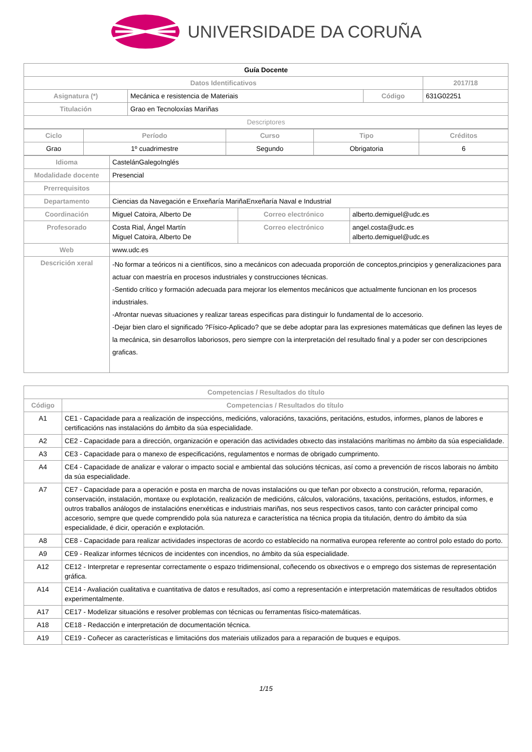UNIVERSIDADE DA CORUÑA
| Guía Docente | | | |
| Datos Identificativos | | | 2017/18 |
| Asignatura (*) | Mecánica e resistencia de Materiais | Código | 631G02251 |
| Titulación | Grao en Tecnoloxías Mariñas | | |
| Descriptores | | | |
| Ciclo | Período | Curso | Tipo | Créditos |
| --- | --- | --- | --- | --- |
| Grao | 1º cuadrimestre | Segundo | Obrigatoria | 6 |
| Idioma | CastelánGalegoInglés | | |
| Modalidade docente | Presencial | | |
| Prerrequisitos | | | |
| Departamento | Ciencias da Navegación e Enxeñaría MariñaEnxeñaría Naval e Industrial | | |
| Coordinación | Miguel Catoira, Alberto De | Correo electrónico | alberto.demiguel@udc.es |
| Profesorado | Costa Rial, Ángel Martín Miguel Catoira, Alberto De | Correo electrónico | angel.costa@udc.es alberto.demiguel@udc.es |
| Web | www.udc.es | | |
| Descrición xeral | -No formar a teóricos ni a científicos, sino a mecánicos con adecuada proporción de conceptos,principios y generalizaciones para actuar con maestría en procesos industriales y construcciones técnicas. -Sentido crítico y formación adecuada para mejorar los elementos mecánicos que actualmente funcionan en los procesos industriales. -Afrontar nuevas situaciones y realizar tareas especificas para distinguir lo fundamental de lo accesorio. -Dejar bien claro el significado ?Físico-Aplicado? que se debe adoptar para las expresiones matemáticas que definen las leyes de la mecánica, sin desarrollos laboriosos, pero siempre con la interpretación del resultado final y a poder ser con descripciones graficas. | | |
| Competencias / Resultados do título | |
| --- | --- |
| Código | Competencias / Resultados do título |
| A1 | CE1 - Capacidade para a realización de inspeccións, medicións, valoracións, taxacións, peritacións, estudos, informes, planos de labores e certificacións nas instalacións do ámbito da súa especialidade. |
| A2 | CE2 - Capacidade para a dirección, organización e operación das actividades obxecto das instalacións marítimas no ámbito da súa especialidade. |
| A3 | CE3 - Capacidade para o manexo de especificacións, regulamentos e normas de obrigado cumprimento. |
| A4 | CE4 - Capacidade de analizar e valorar o impacto social e ambiental das solucións técnicas, así como a prevención de riscos laborais no ámbito da súa especialidade. |
| A7 | CE7 - Capacidade para a operación e posta en marcha de novas instalacións ou que teñan por obxecto a construción, reforma, reparación, conservación, instalación, montaxe ou explotación, realización de medicións, cálculos, valoracións, taxacións, peritacións, estudos, informes, e outros traballos análogos de instalacións enerxéticas e industriais mariñas, nos seus respectivos casos, tanto con carácter principal como accesorio, sempre que quede comprendido pola súa natureza e característica na técnica propia da titulación, dentro do ámbito da súa especialidade, é dicir, operación e explotación. |
| A8 | CE8 - Capacidade para realizar actividades inspectoras de acordo co establecido na normativa europea referente ao control polo estado do porto. |
| A9 | CE9 - Realizar informes técnicos de incidentes con incendios, no ámbito da súa especialidade. |
| A12 | CE12 - Interpretar e representar correctamente o espazo tridimensional, coñecendo os obxectivos e o emprego dos sistemas de representación gráfica. |
| A14 | CE14 - Avaliación cualitativa e cuantitativa de datos e resultados, así como a representación e interpretación matemáticas de resultados obtidos experimentalmente. |
| A17 | CE17 - Modelizar situacións e resolver problemas con técnicas ou ferramentas físico-matemáticas. |
| A18 | CE18 - Redacción e interpretación de documentación técnica. |
| A19 | CE19 - Coñecer as características e limitacións dos materiais utilizados para a reparación de buques e equipos. |
1/15